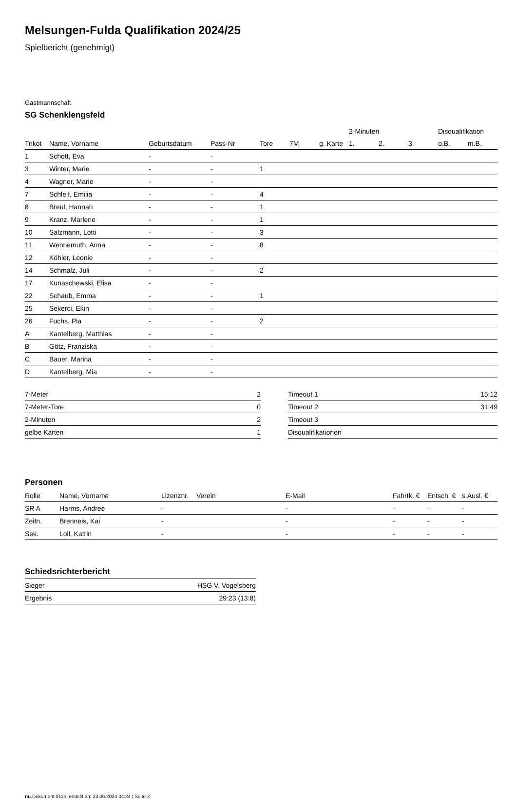Melsungen-Fulda Qualifikation 2024/25
Spielbericht (genehmigt)
Gastmannschaft
SG Schenklengsfeld
| | | | | | | | 2-Minuten | | | Disqualifikation | |
| --- | --- | --- | --- | --- | --- | --- | --- | --- | --- | --- | --- |
| Trikot | Name, Vorname | Geburtsdatum | Pass-Nr | Tore | 7M | g. Karte | 1. | 2. | 3. | o.B. | m.B. |
| 1 | Schott, Eva | - | - | | | | | | | | |
| 3 | Winter, Marie | - | - | 1 | | | | | | | |
| 4 | Wagner, Marie | - | - | | | | | | | | |
| 7 | Schleif, Emilia | - | - | 4 | | | | | | | |
| 8 | Breul, Hannah | - | - | 1 | | | | | | | |
| 9 | Kranz, Marlene | - | - | 1 | | | | | | | |
| 10 | Salzmann, Lotti | - | - | 3 | | | | | | | |
| 11 | Wennemuth, Anna | - | - | 8 | | | | | | | |
| 12 | Köhler, Leonie | - | - | | | | | | | | |
| 14 | Schmalz, Juli | - | - | 2 | | | | | | | |
| 17 | Kunaschewski, Elisa | - | - | | | | | | | | |
| 22 | Schaub, Emma | - | - | 1 | | | | | | | |
| 25 | Sekerci, Ekin | - | - | | | | | | | | |
| 26 | Fuchs, Pia | - | - | 2 | | | | | | | |
| A | Kantelberg, Matthias | - | - | | | | | | | | |
| B | Götz, Franziska | - | - | | | | | | | | |
| C | Bauer, Marina | - | - | | | | | | | | |
| D | Kantelberg, Mia | - | - | | | | | | | | |
| 7-Meter | 2 |
| 7-Meter-Tore | 0 |
| 2-Minuten | 2 |
| gelbe Karten | 1 |
| Timeout 1 | 15:12 |
| Timeout 2 | 31:49 |
| Timeout 3 | |
| Disqualifikationen | |
Personen
| Rolle | Name, Vorname | Lizenznr. | Verein | E-Mail | Fahrtk. € | Entsch. € | s.Ausl. € |
| --- | --- | --- | --- | --- | --- | --- | --- |
| SR A | Harms, Andree | - | | - | - | - | - |
| Zeitn. | Brenneis, Kai | - | | - | - | - | - |
| Sek. | Loll, Katrin | - | | - | - | - | - |
Schiedsrichterbericht
| Sieger | HSG V. Vogelsberg |
| Ergebnis | 29:23 (13:8) |
nu.Dokument 011e, erstellt am 23.06.2024 04:24 | Seite 2